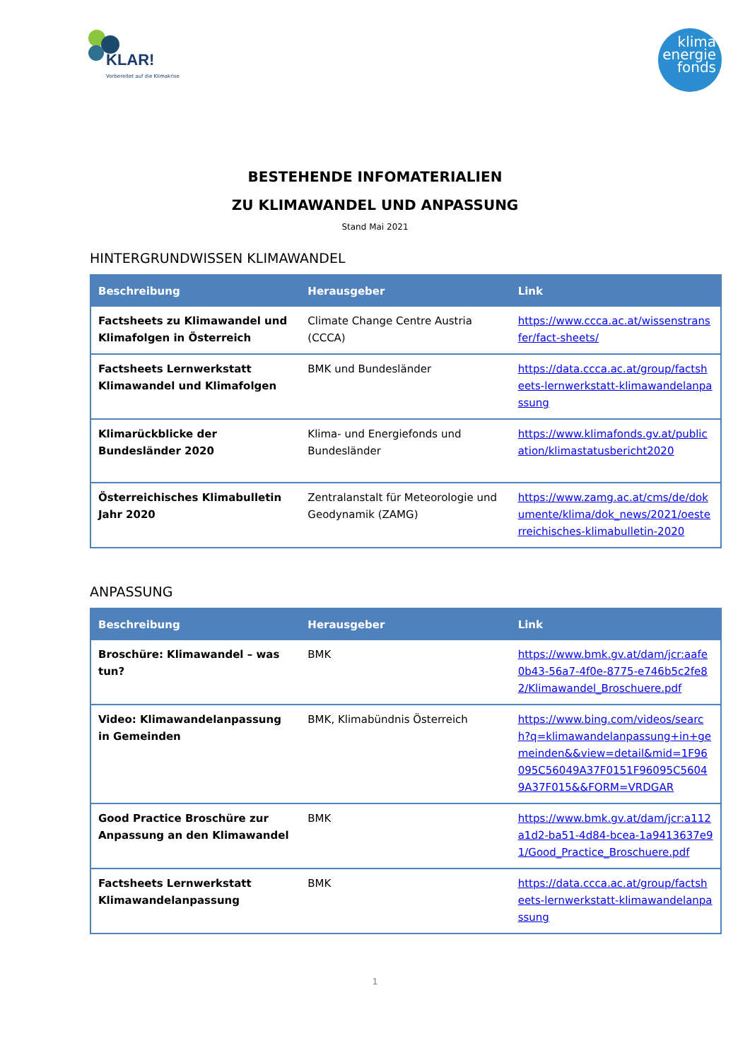KLAR!
Vorbereitet auf die Klimakrise
klima
energie
fonds
BESTEHENDE INFOMATERIALIEN
ZU KLIMAWANDEL UND ANPASSUNG
Stand Mai 2021
HINTERGRUNDWISSEN KLIMAWANDEL
| Beschreibung | Herausgeber | Link |
| --- | --- | --- |
| Factsheets zu Klimawandel und Klimafolgen in Österreich | Climate Change Centre Austria (CCCA) | https://www.ccca.ac.at/wissenstransfer/fact-sheets/ |
| Factsheets Lernwerkstatt Klimawandel und Klimafolgen | BMK und Bundesländer | https://data.ccca.ac.at/group/factsheets-lernwerkstatt-klimawandelanpassung |
| Klimarückblicke der Bundesländer 2020 | Klima- und Energiefonds und Bundesländer | https://www.klimafonds.gv.at/publication/klimastatusbericht2020 |
| Österreichisches Klimabulletin Jahr 2020 | Zentralanstalt für Meteorologie und Geodynamik (ZAMG) | https://www.zamg.ac.at/cms/de/dokumente/klima/dok_news/2021/oesterreichisches-klimabulletin-2020 |
ANPASSUNG
| Beschreibung | Herausgeber | Link |
| --- | --- | --- |
| Broschüre: Klimawandel – was tun? | BMK | https://www.bmk.gv.at/dam/jcr:aafe0b43-56a7-4f0e-8775-e746b5c2fe82/Klimawandel_Broschuere.pdf |
| Video: Klimawandelanpassung in Gemeinden | BMK, Klimabündnis Österreich | https://www.bing.com/videos/search?q=klimawandelanpassung+in+gemeinden&&view=detail&mid=1F96095C56049A37F0151F96095C56049A37F015&&FORM=VRDGAR |
| Good Practice Broschüre zur Anpassung an den Klimawandel | BMK | https://www.bmk.gv.at/dam/jcr:a112a1d2-ba51-4d84-bcea-1a9413637e91/Good_Practice_Broschuere.pdf |
| Factsheets Lernwerkstatt Klimawandelanpassung | BMK | https://data.ccca.ac.at/group/factsheets-lernwerkstatt-klimawandelanpassung |
1